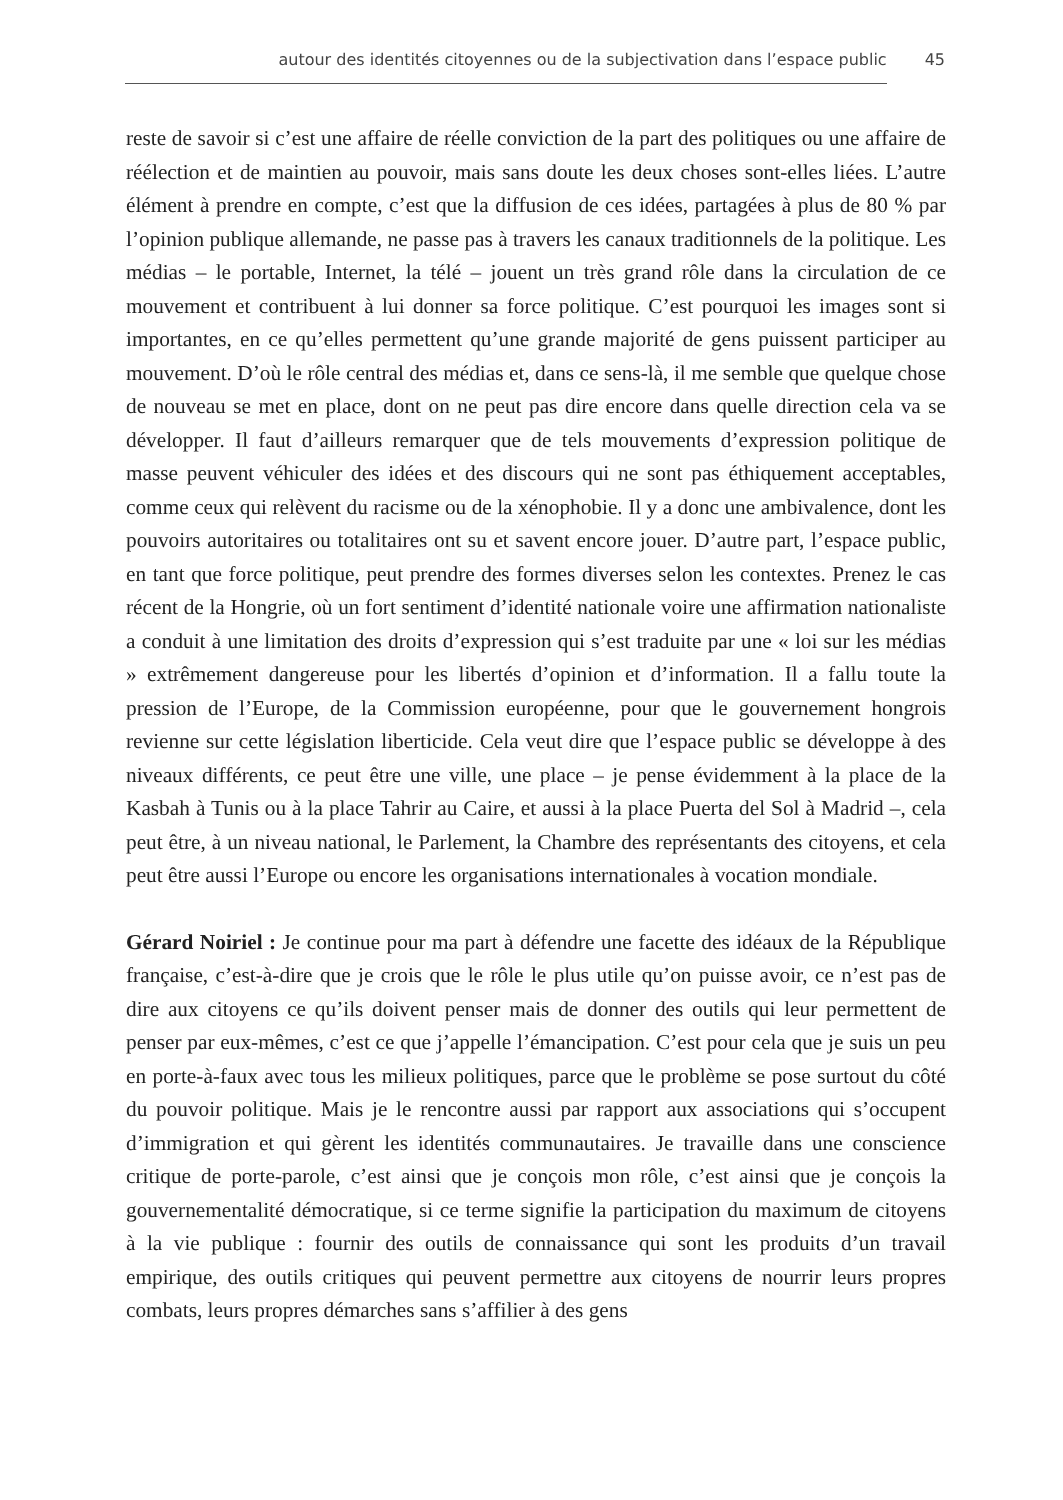autour des identités citoyennes ou de la subjectivation dans l’espace public 45
reste de savoir si c’est une affaire de réelle conviction de la part des politiques ou une affaire de réélection et de maintien au pouvoir, mais sans doute les deux choses sont-elles liées. L’autre élément à prendre en compte, c’est que la diffusion de ces idées, partagées à plus de 80 % par l’opinion publique allemande, ne passe pas à travers les canaux traditionnels de la politique. Les médias – le portable, Internet, la télé – jouent un très grand rôle dans la circulation de ce mouvement et contribuent à lui donner sa force politique. C’est pourquoi les images sont si importantes, en ce qu’elles permettent qu’une grande majorité de gens puissent participer au mouvement. D’où le rôle central des médias et, dans ce sens-là, il me semble que quelque chose de nouveau se met en place, dont on ne peut pas dire encore dans quelle direction cela va se développer. Il faut d’ailleurs remarquer que de tels mouvements d’expression politique de masse peuvent véhiculer des idées et des discours qui ne sont pas éthiquement acceptables, comme ceux qui relèvent du racisme ou de la xénophobie. Il y a donc une ambivalence, dont les pouvoirs autoritaires ou totalitaires ont su et savent encore jouer. D’autre part, l’espace public, en tant que force politique, peut prendre des formes diverses selon les contextes. Prenez le cas récent de la Hongrie, où un fort sentiment d’identité nationale voire une affirmation nationaliste a conduit à une limitation des droits d’expression qui s’est traduite par une « loi sur les médias » extrêmement dangereuse pour les libertés d’opinion et d’information. Il a fallu toute la pression de l’Europe, de la Commission européenne, pour que le gouvernement hongrois revienne sur cette législation liberticide. Cela veut dire que l’espace public se développe à des niveaux différents, ce peut être une ville, une place – je pense évidemment à la place de la Kasbah à Tunis ou à la place Tahrir au Caire, et aussi à la place Puerta del Sol à Madrid –, cela peut être, à un niveau national, le Parlement, la Chambre des représentants des citoyens, et cela peut être aussi l’Europe ou encore les organisations internationales à vocation mondiale.
Gérard Noiriel : Je continue pour ma part à défendre une facette des idéaux de la République française, c’est-à-dire que je crois que le rôle le plus utile qu’on puisse avoir, ce n’est pas de dire aux citoyens ce qu’ils doivent penser mais de donner des outils qui leur permettent de penser par eux-mêmes, c’est ce que j’appelle l’émancipation. C’est pour cela que je suis un peu en porte-à-faux avec tous les milieux politiques, parce que le problème se pose surtout du côté du pouvoir politique. Mais je le rencontre aussi par rapport aux associations qui s’occupent d’immigration et qui gèrent les identités communautaires. Je travaille dans une conscience critique de porte-parole, c’est ainsi que je conçois mon rôle, c’est ainsi que je conçois la gouvernementalité démocratique, si ce terme signifie la participation du maximum de citoyens à la vie publique : fournir des outils de connaissance qui sont les produits d’un travail empirique, des outils critiques qui peuvent permettre aux citoyens de nourrir leurs propres combats, leurs propres démarches sans s’affilier à des gens